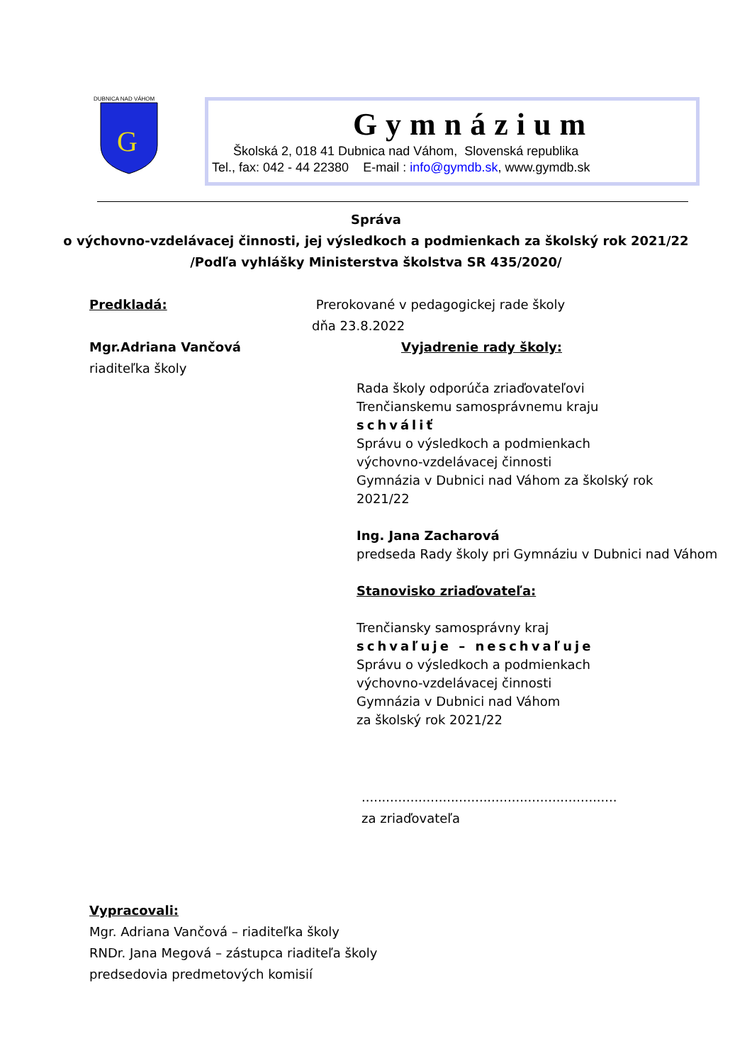G
DUBNICA NAD VÁHOM
Gymnázium
Školská 2, 018 41 Dubnica nad Váhom, Slovenská republika
Tel., fax: 042 - 44 22380 E-mail : info@gymdb.sk, www.gymdb.sk
Správa
o výchovno-vzdelávacej činnosti, jej výsledkoch a podmienkach za školský rok 2021/22
/Podľa vyhlášky Ministerstva školstva SR 435/2020/
Predkladá:
Mgr.Adriana Vančová
riaditeľka školy
Prerokované v pedagogickej rade školy
dňa 23.8.2022
Vyjadrenie rady školy:
Rada školy odporúča zriaďovateľovi
Trenčianskemu samosprávnemu kraju
schváliť
Správu o výsledkoch a podmienkach
výchovno-vzdelávacej činnosti
Gymnázia v Dubnici nad Váhom za školský rok
2021/22
Ing. Jana Zacharová
predseda Rady školy pri Gymnáziu v Dubnici nad Váhom
Stanovisko zriaďovateľa:
Trenčiansky samosprávny kraj
schvaľuje – neschvaľuje
Správu o výsledkoch a podmienkach
výchovno-vzdelávacej činnosti
Gymnázia v Dubnici nad Váhom
za školský rok 2021/22
...............................................................
za zriaďovateľa
Vypracovali:
Mgr. Adriana Vančová – riaditeľka školy
RNDr. Jana Megová – zástupca riaditeľa školy
predsedovia predmetových komisií